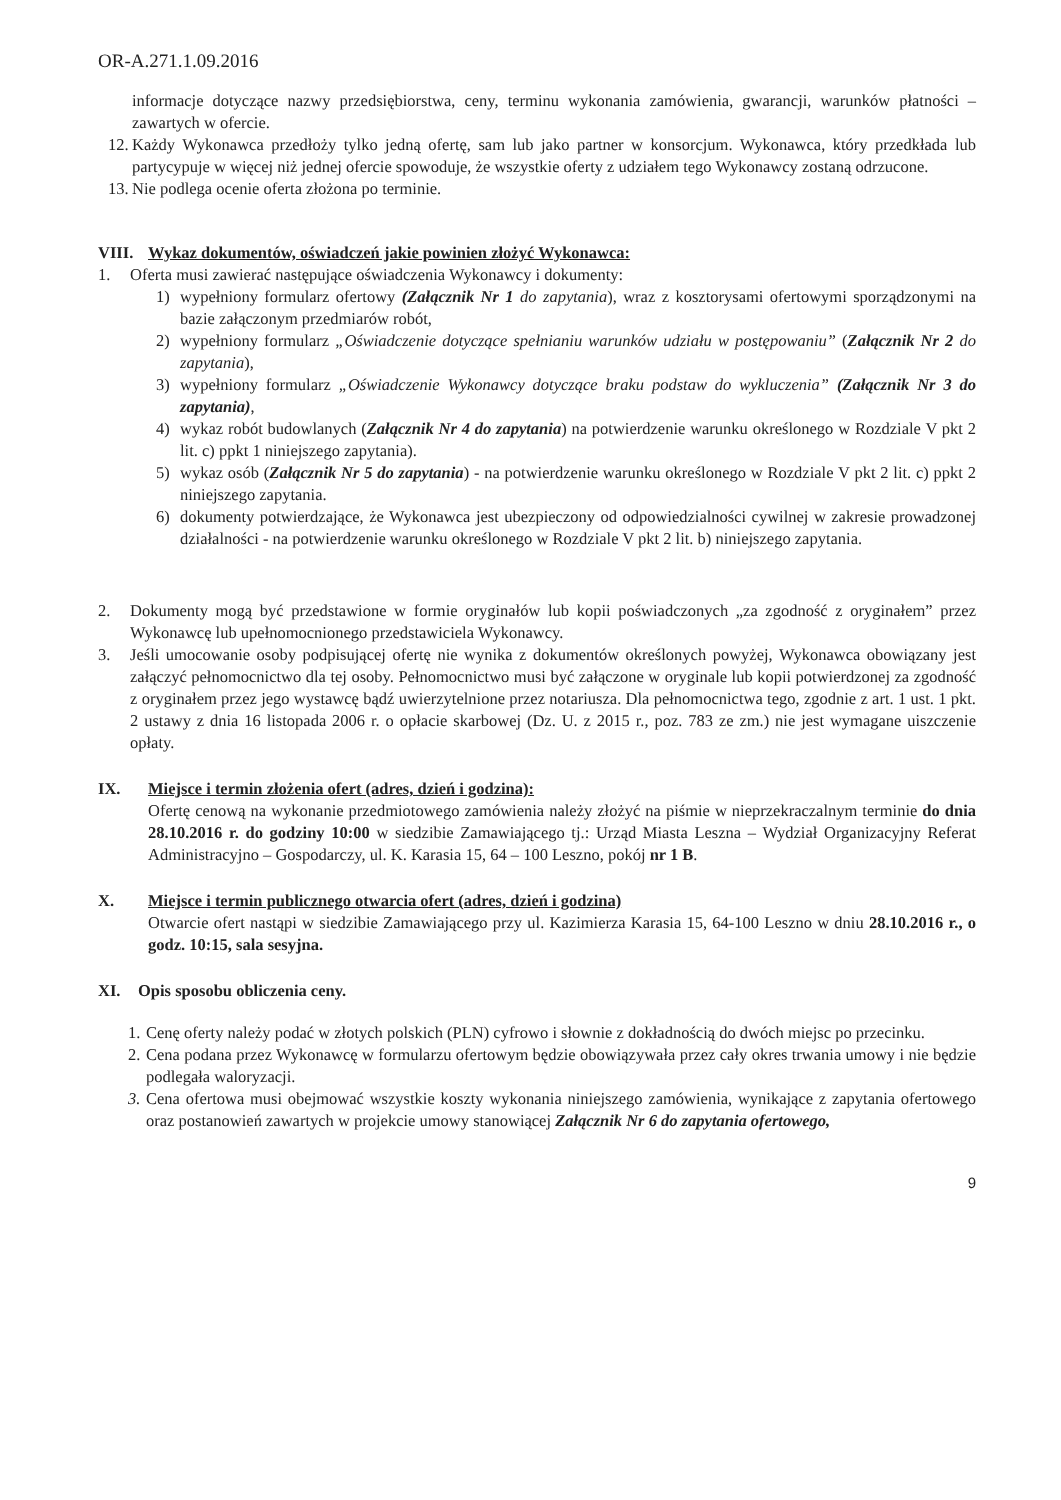OR-A.271.1.09.2016
informacje dotyczące nazwy przedsiębiorstwa, ceny, terminu wykonania zamówienia, gwarancji, warunków płatności – zawartych w ofercie.
12.
Każdy Wykonawca przedłoży tylko jedną ofertę, sam lub jako partner w konsorcjum. Wykonawca, który przedkłada lub partycypuje w więcej niż jednej ofercie spowoduje, że wszystkie oferty z udziałem tego Wykonawcy zostaną odrzucone.
13.
Nie podlega ocenie oferta złożona po terminie.
VIII. Wykaz dokumentów, oświadczeń jakie powinien złożyć Wykonawca:
1. Oferta musi zawierać następujące oświadczenia Wykonawcy i dokumenty:
1) wypełniony formularz ofertowy (Załącznik Nr 1 do zapytania), wraz z kosztorysami ofertowymi sporządzonymi na bazie załączonym przedmiarów robót,
2) wypełniony formularz „Oświadczenie dotyczące spełnianiu warunków udziału w postępowaniu” (Załącznik Nr 2 do zapytania),
3) wypełniony formularz „Oświadczenie Wykonawcy dotyczące braku podstaw do wykluczenia” (Załącznik Nr 3 do zapytania),
4) wykaz robót budowlanych (Załącznik Nr 4 do zapytania) na potwierdzenie warunku określonego w Rozdziale V pkt 2 lit. c) ppkt 1 niniejszego zapytania).
5) wykaz osób (Załącznik Nr 5 do zapytania) - na potwierdzenie warunku określonego w Rozdziale V pkt 2 lit. c) ppkt 2 niniejszego zapytania.
6) dokumenty potwierdzające, że Wykonawca jest ubezpieczony od odpowiedzialności cywilnej w zakresie prowadzonej działalności - na potwierdzenie warunku określonego w Rozdziale V pkt 2 lit. b) niniejszego zapytania.
2. Dokumenty mogą być przedstawione w formie oryginałów lub kopii poświadczonych „za zgodność z oryginałem” przez Wykonawcę lub upełnomocnionego przedstawiciela Wykonawcy.
3. Jeśli umocowanie osoby podpisującej ofertę nie wynika z dokumentów określonych powyżej, Wykonawca obowiązany jest załączyć pełnomocnictwo dla tej osoby. Pełnomocnictwo musi być załączone w oryginale lub kopii potwierdzonej za zgodność z oryginałem przez jego wystawcę bądź uwierzytelnione przez notariusza. Dla pełnomocnictwa tego, zgodnie z art. 1 ust. 1 pkt. 2 ustawy z dnia 16 listopada 2006 r. o opłacie skarbowej (Dz. U. z 2015 r., poz. 783 ze zm.) nie jest wymagane uiszczenie opłaty.
IX. Miejsce i termin złożenia ofert (adres, dzień i godzina):
Ofertę cenową na wykonanie przedmiotowego zamówienia należy złożyć na piśmie w nieprzekraczalnym terminie do dnia 28.10.2016 r. do godziny 10:00 w siedzibie Zamawiającego tj.: Urząd Miasta Leszna – Wydział Organizacyjny Referat Administracyjno – Gospodarczy, ul. K. Karasia 15, 64 – 100 Leszno, pokój nr 1 B.
X. Miejsce i termin publicznego otwarcia ofert (adres, dzień i godzina)
Otwarcie ofert nastąpi w siedzibie Zamawiającego przy ul. Kazimierza Karasia 15, 64-100 Leszno w dniu 28.10.2016 r., o godz. 10:15, sala sesyjna.
XI. Opis sposobu obliczenia ceny.
1.
Cenę oferty należy podać w złotych polskich (PLN) cyfrowo i słownie z dokładnością do dwóch miejsc po przecinku.
2.
Cena podana przez Wykonawcę w formularzu ofertowym będzie obowiązywała przez cały okres trwania umowy i nie będzie podlegała waloryzacji.
3.
Cena ofertowa musi obejmować wszystkie koszty wykonania niniejszego zamówienia, wynikające z zapytania ofertowego oraz postanowień zawartych w projekcie umowy stanowiącej Załącznik Nr 6 do zapytania ofertowego,
9